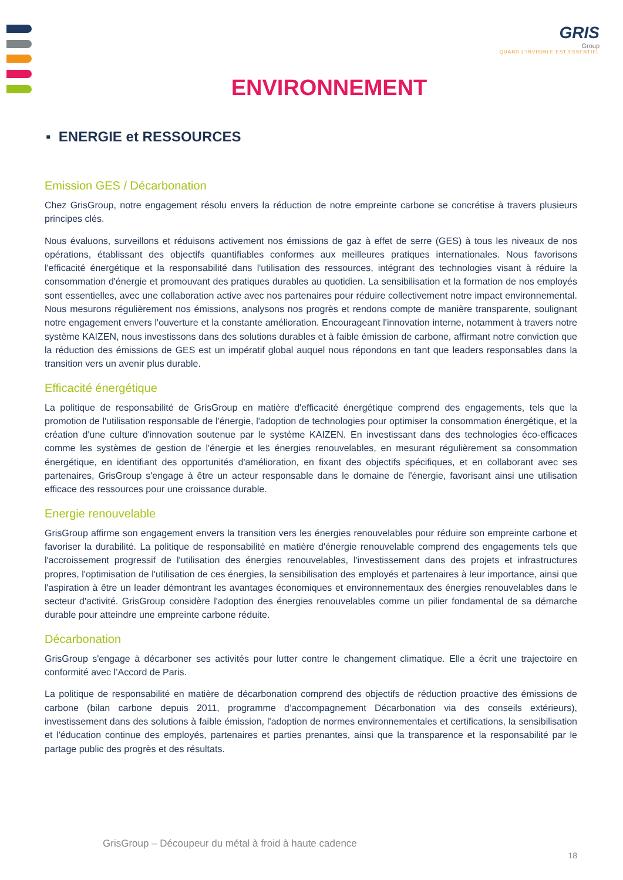GRIS
Group
QUAND L'INVISIBLE EST ESSENTIEL
ENVIRONNEMENT
▪ ENERGIE et RESSOURCES
Emission GES / Décarbonation
Chez GrisGroup, notre engagement résolu envers la réduction de notre empreinte carbone se concrétise à travers plusieurs principes clés.
Nous évaluons, surveillons et réduisons activement nos émissions de gaz à effet de serre (GES) à tous les niveaux de nos opérations, établissant des objectifs quantifiables conformes aux meilleures pratiques internationales. Nous favorisons l'efficacité énergétique et la responsabilité dans l'utilisation des ressources, intégrant des technologies visant à réduire la consommation d'énergie et promouvant des pratiques durables au quotidien. La sensibilisation et la formation de nos employés sont essentielles, avec une collaboration active avec nos partenaires pour réduire collectivement notre impact environnemental. Nous mesurons régulièrement nos émissions, analysons nos progrès et rendons compte de manière transparente, soulignant notre engagement envers l'ouverture et la constante amélioration. Encourageant l'innovation interne, notamment à travers notre système KAIZEN, nous investissons dans des solutions durables et à faible émission de carbone, affirmant notre conviction que la réduction des émissions de GES est un impératif global auquel nous répondons en tant que leaders responsables dans la transition vers un avenir plus durable.
Efficacité énergétique
La politique de responsabilité de GrisGroup en matière d'efficacité énergétique comprend des engagements, tels que la promotion de l'utilisation responsable de l'énergie, l'adoption de technologies pour optimiser la consommation énergétique, et la création d'une culture d'innovation soutenue par le système KAIZEN. En investissant dans des technologies éco-efficaces comme les systèmes de gestion de l'énergie et les énergies renouvelables, en mesurant régulièrement sa consommation énergétique, en identifiant des opportunités d'amélioration, en fixant des objectifs spécifiques, et en collaborant avec ses partenaires, GrisGroup s'engage à être un acteur responsable dans le domaine de l'énergie, favorisant ainsi une utilisation efficace des ressources pour une croissance durable.
Energie renouvelable
GrisGroup affirme son engagement envers la transition vers les énergies renouvelables pour réduire son empreinte carbone et favoriser la durabilité. La politique de responsabilité en matière d'énergie renouvelable comprend des engagements tels que l'accroissement progressif de l'utilisation des énergies renouvelables, l'investissement dans des projets et infrastructures propres, l'optimisation de l'utilisation de ces énergies, la sensibilisation des employés et partenaires à leur importance, ainsi que l'aspiration à être un leader démontrant les avantages économiques et environnementaux des énergies renouvelables dans le secteur d'activité. GrisGroup considère l'adoption des énergies renouvelables comme un pilier fondamental de sa démarche durable pour atteindre une empreinte carbone réduite.
Décarbonation
GrisGroup s'engage à décarboner ses activités pour lutter contre le changement climatique. Elle a écrit une trajectoire en conformité avec l’Accord de Paris.
La politique de responsabilité en matière de décarbonation comprend des objectifs de réduction proactive des émissions de carbone (bilan carbone depuis 2011, programme d’accompagnement Décarbonation via des conseils extérieurs), investissement dans des solutions à faible émission, l'adoption de normes environnementales et certifications, la sensibilisation et l'éducation continue des employés, partenaires et parties prenantes, ainsi que la transparence et la responsabilité par le partage public des progrès et des résultats.
GrisGroup – Découpeur du métal à froid à haute cadence
18